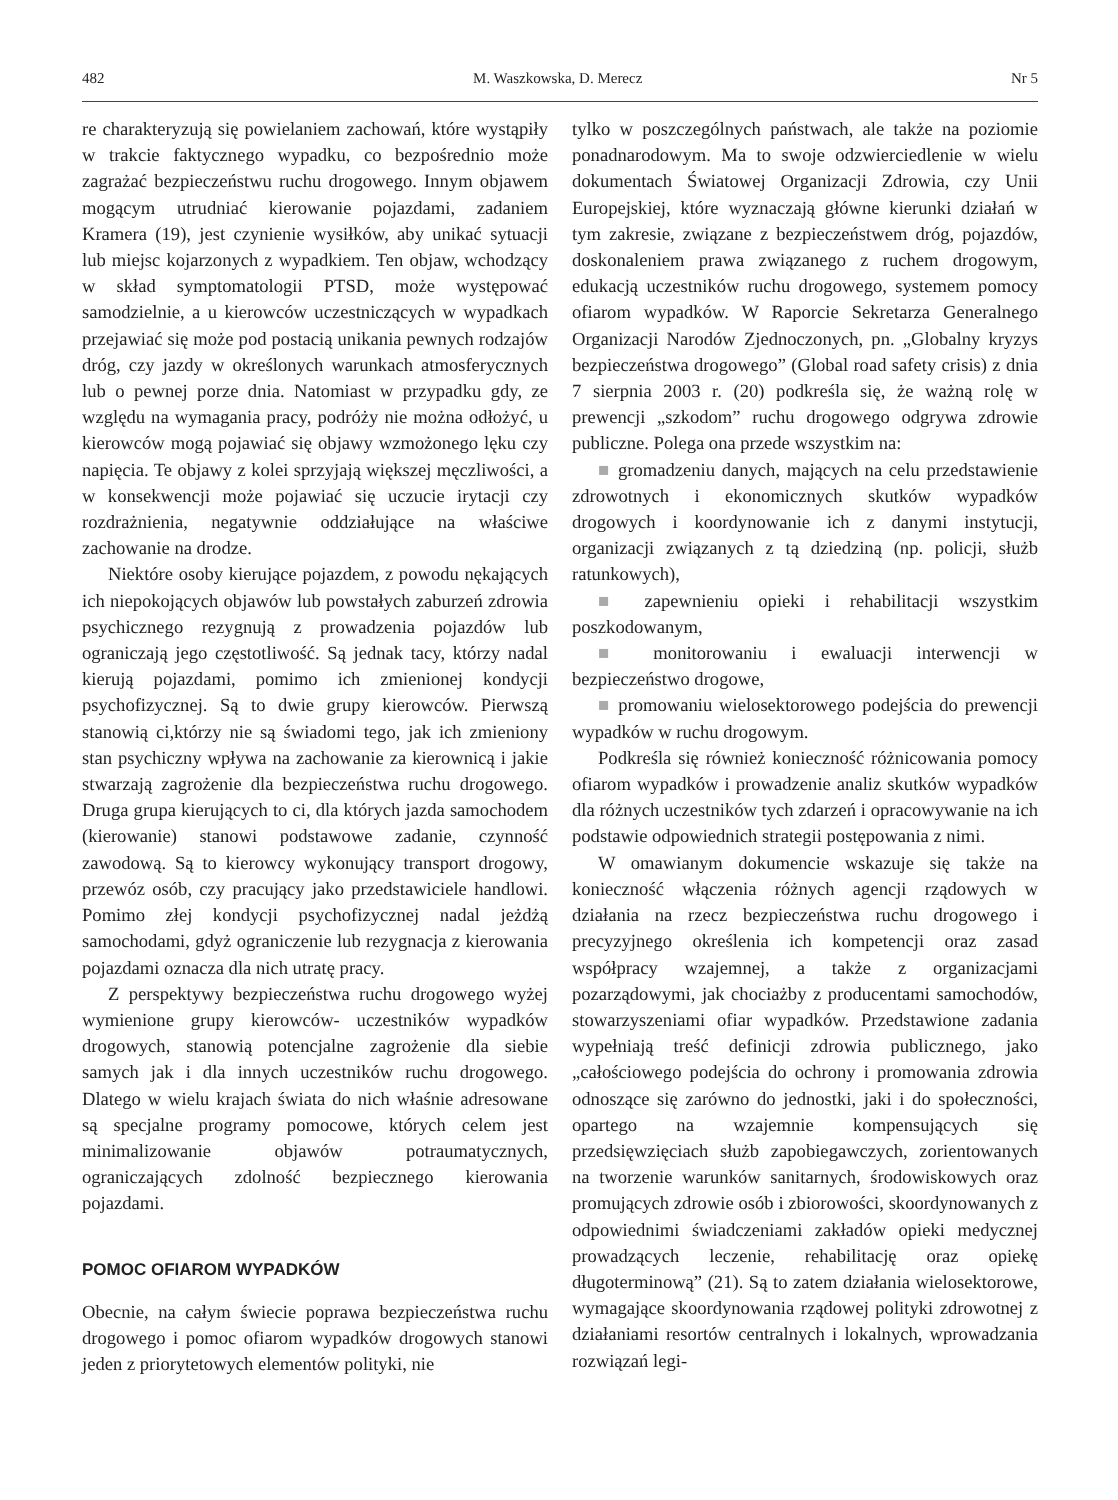482 M. Waszkowska, D. Merecz Nr 5
re charakteryzują się powielaniem zachowań, które wystąpiły w trakcie faktycznego wypadku, co bezpośrednio może zagrażać bezpieczeństwu ruchu drogowego. Innym objawem mogącym utrudniać kierowanie pojazdami, zadaniem Kramera (19), jest czynienie wysiłków, aby unikać sytuacji lub miejsc kojarzonych z wypadkiem. Ten objaw, wchodzący w skład symptomatologii PTSD, może występować samodzielnie, a u kierowców uczestniczących w wypadkach przejawiać się może pod postacią unikania pewnych rodzajów dróg, czy jazdy w określonych warunkach atmosferycznych lub o pewnej porze dnia. Natomiast w przypadku gdy, ze względu na wymagania pracy, podróży nie można odłożyć, u kierowców mogą pojawiać się objawy wzmożonego lęku czy napięcia. Te objawy z kolei sprzyjają większej męczliwości, a w konsekwencji może pojawiać się uczucie irytacji czy rozdrażnienia, negatywnie oddziałujące na właściwe zachowanie na drodze.
Niektóre osoby kierujące pojazdem, z powodu nękających ich niepokojących objawów lub powstałych zaburzeń zdrowia psychicznego rezygnują z prowadzenia pojazdów lub ograniczają jego częstotliwość. Są jednak tacy, którzy nadal kierują pojazdami, pomimo ich zmienionej kondycji psychofizycznej. Są to dwie grupy kierowców. Pierwszą stanowią ci,którzy nie są świadomi tego, jak ich zmieniony stan psychiczny wpływa na zachowanie za kierownicą i jakie stwarzają zagrożenie dla bezpieczeństwa ruchu drogowego. Druga grupa kierujących to ci, dla których jazda samochodem (kierowanie) stanowi podstawowe zadanie, czynność zawodową. Są to kierowcy wykonujący transport drogowy, przewóz osób, czy pracujący jako przedstawiciele handlowi. Pomimo złej kondycji psychofizycznej nadal jeżdżą samochodami, gdyż ograniczenie lub rezygnacja z kierowania pojazdami oznacza dla nich utratę pracy.
Z perspektywy bezpieczeństwa ruchu drogowego wyżej wymienione grupy kierowców- uczestników wypadków drogowych, stanowią potencjalne zagrożenie dla siebie samych jak i dla innych uczestników ruchu drogowego. Dlatego w wielu krajach świata do nich właśnie adresowane są specjalne programy pomocowe, których celem jest minimalizowanie objawów potraumatycznych, ograniczających zdolność bezpiecznego kierowania pojazdami.
POMOC OFIAROM WYPADKÓW
Obecnie, na całym świecie poprawa bezpieczeństwa ruchu drogowego i pomoc ofiarom wypadków drogowych stanowi jeden z priorytetowych elementów polityki, nie
tylko w poszczególnych państwach, ale także na poziomie ponadnarodowym. Ma to swoje odzwierciedlenie w wielu dokumentach Światowej Organizacji Zdrowia, czy Unii Europejskiej, które wyznaczają główne kierunki działań w tym zakresie, związane z bezpieczeństwem dróg, pojazdów, doskonaleniem prawa związanego z ruchem drogowym, edukacją uczestników ruchu drogowego, systemem pomocy ofiarom wypadków. W Raporcie Sekretarza Generalnego Organizacji Narodów Zjednoczonych, pn. „Globalny kryzys bezpieczeństwa drogowego” (Global road safety crisis) z dnia 7 sierpnia 2003 r. (20) podkreśla się, że ważną rolę w prewencji „szkodom” ruchu drogowego odgrywa zdrowie publiczne. Polega ona przede wszystkim na:
■ gromadzeniu danych, mających na celu przedstawienie zdrowotnych i ekonomicznych skutków wypadków drogowych i koordynowanie ich z danymi instytucji, organizacji związanych z tą dziedziną (np. policji, służb ratunkowych),
■ zapewnieniu opieki i rehabilitacji wszystkim poszkodowanym,
■ monitorowaniu i ewaluacji interwencji w bezpieczeństwo drogowe,
■ promowaniu wielosektorowego podejścia do prewencji wypadków w ruchu drogowym.
Podkreśla się również konieczność różnicowania pomocy ofiarom wypadków i prowadzenie analiz skutków wypadków dla różnych uczestników tych zdarzeń i opracowywanie na ich podstawie odpowiednich strategii postępowania z nimi.
W omawianym dokumencie wskazuje się także na konieczność włączenia różnych agencji rządowych w działania na rzecz bezpieczeństwa ruchu drogowego i precyzyjnego określenia ich kompetencji oraz zasad współpracy wzajemnej, a także z organizacjami pozarządowymi, jak chociażby z producentami samochodów, stowarzyszeniami ofiar wypadków. Przedstawione zadania wypełniają treść definicji zdrowia publicznego, jako „całościowego podejścia do ochrony i promowania zdrowia odnoszące się zarówno do jednostki, jaki i do społeczności, opartego na wzajemnie kompensujących się przedsięwzięciach służb zapobiegawczych, zorientowanych na tworzenie warunków sanitarnych, środowiskowych oraz promujących zdrowie osób i zbiorowości, skoordynowanych z odpowiednimi świadczeniami zakładów opieki medycznej prowadzących leczenie, rehabilitację oraz opiekę długoterminową” (21). Są to zatem działania wielosektorowe, wymagające skoordynowania rządowej polityki zdrowotnej z działaniami resortów centralnych i lokalnych, wprowadzania rozwiązań legi-